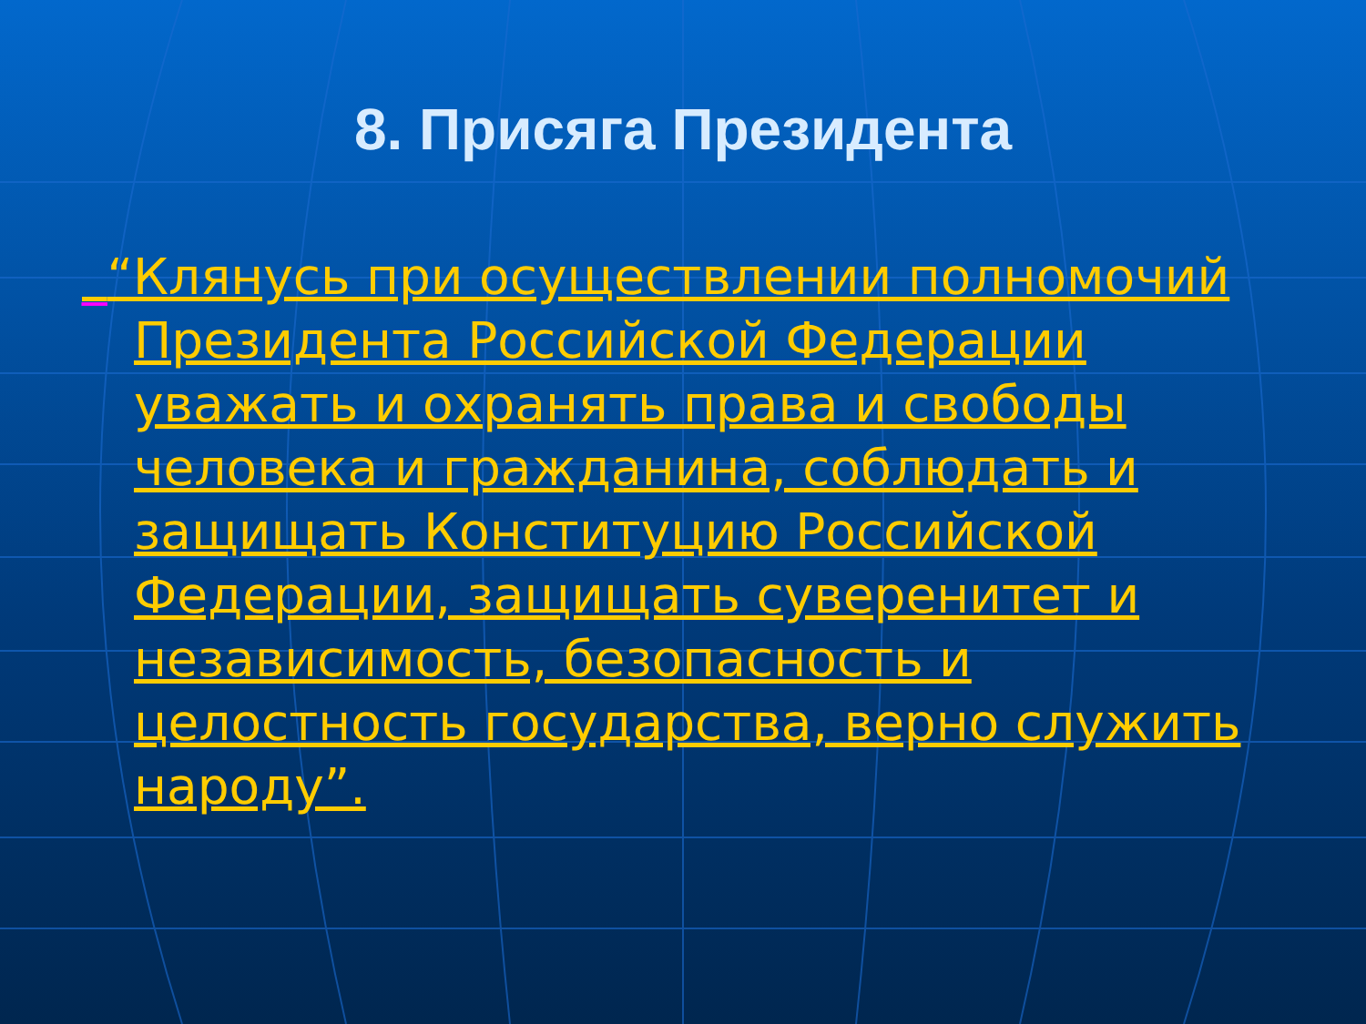8. Присяга Президента
_“Клянусь при осуществлении полномочий Президента Российской Федерации уважать и охранять права и свободы человека и гражданина, соблюдать и защищать Конституцию Российской Федерации, защищать суверенитет и независимость, безопасность и целостность государства, верно служить народу”.